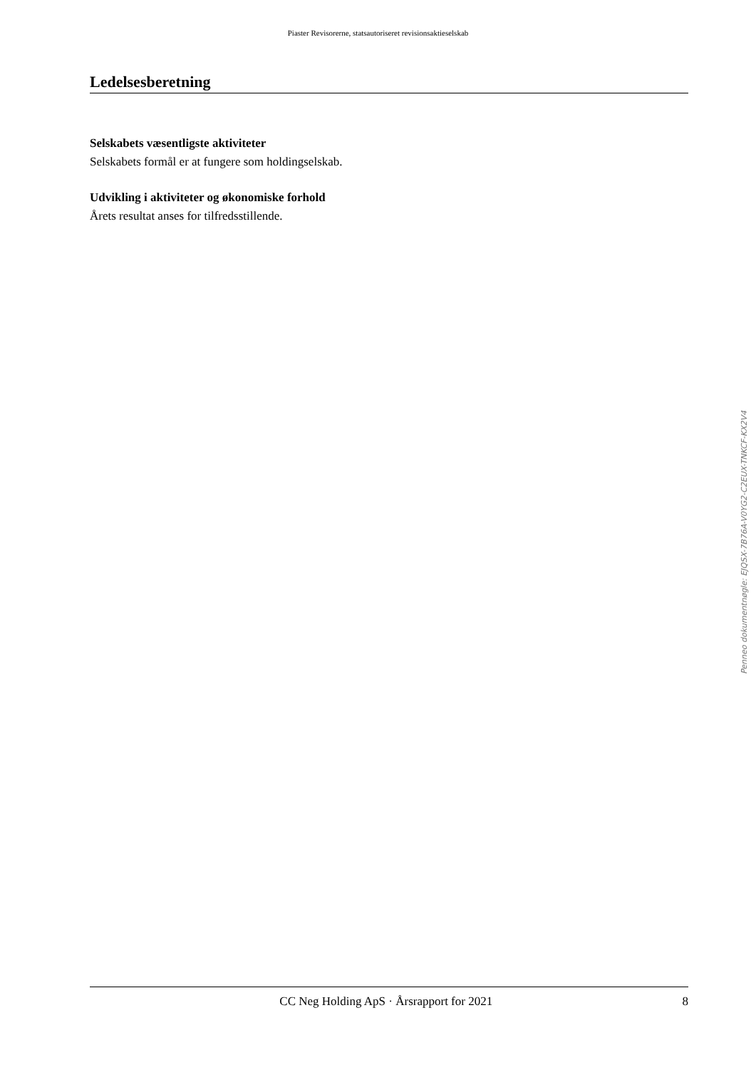Piaster Revisorerne, statsautoriseret revisionsaktieselskab
Ledelsesberetning
Selskabets væsentligste aktiviteter
Selskabets formål er at fungere som holdingselskab.
Udvikling i aktiviteter og økonomiske forhold
Årets resultat anses for tilfredsstillende.
Penneo dokumentnøgle: EJQSX-7B76A-V0YG2-C2EUX-TNKCF-KX2V4
CC Neg Holding ApS · Årsrapport for 2021 8